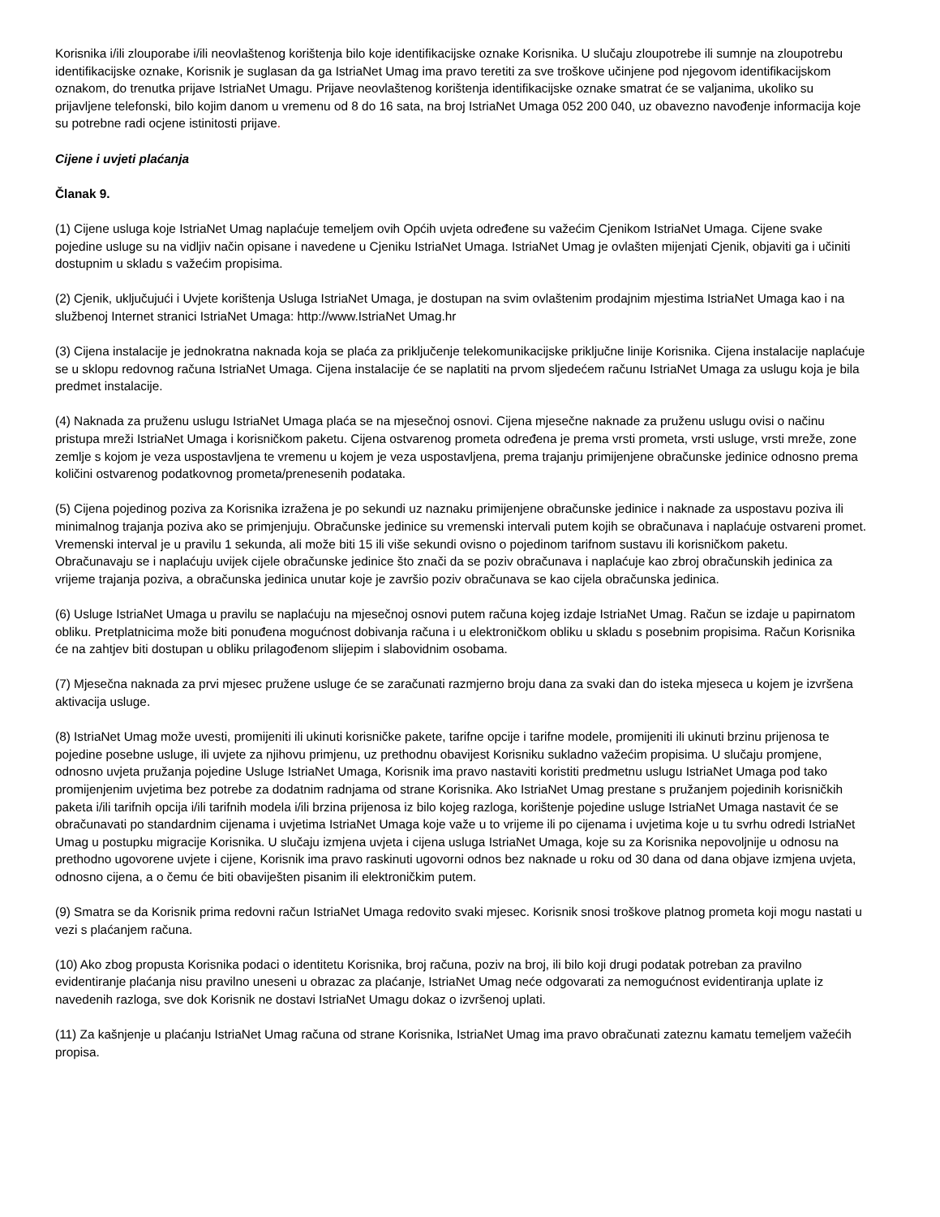Korisnika i/ili zlouporabe i/ili neovlaštenog korištenja bilo koje identifikacijske oznake Korisnika. U slučaju zloupotrebe ili sumnje na zloupotrebu identifikacijske oznake, Korisnik je suglasan da ga IstriaNet Umag ima pravo teretiti za sve troškove učinjene pod njegovom identifikacijskom oznakom, do trenutka prijave IstriaNet Umagu. Prijave neovlaštenog korištenja identifikacijske oznake smatrat će se valjanima, ukoliko su prijavljene telefonski, bilo kojim danom u vremenu od 8 do 16 sata, na broj IstriaNet Umaga 052 200 040, uz obavezno navođenje informacija koje su potrebne radi ocjene istinitosti prijave.
Cijene i uvjeti plaćanja
Članak 9.
(1) Cijene usluga koje IstriaNet Umag naplaćuje temeljem ovih Općih uvjeta određene su važećim Cjenikom IstriaNet Umaga. Cijene svake pojedine usluge su na vidljiv način opisane i navedene u Cjeniku IstriaNet Umaga. IstriaNet Umag je ovlašten mijenjati Cjenik, objaviti ga i učiniti dostupnim u skladu s važećim propisima.
(2) Cjenik, uključujući i Uvjete korištenja Usluga IstriaNet Umaga, je dostupan na svim ovlaštenim prodajnim mjestima IstriaNet Umaga kao i na službenoj Internet stranici IstriaNet Umaga: http://www.IstriaNet Umag.hr
(3) Cijena instalacije je jednokratna naknada koja se plaća za priključenje telekomunikacijske priključne linije Korisnika. Cijena instalacije naplaćuje se u sklopu redovnog računa IstriaNet Umaga. Cijena instalacije će se naplatiti na prvom sljedećem računu IstriaNet Umaga za uslugu koja je bila predmet instalacije.
(4) Naknada za pruženu uslugu IstriaNet Umaga plaća se na mjesečnoj osnovi. Cijena mjesečne naknade za pruženu uslugu ovisi o načinu pristupa mreži IstriaNet Umaga i korisničkom paketu. Cijena ostvarenog prometa određena je prema vrsti prometa, vrsti usluge, vrsti mreže, zone zemlje s kojom je veza uspostavljena te vremenu u kojem je veza uspostavljena, prema trajanju primijenjene obračunske jedinice odnosno prema količini ostvarenog podatkovnog prometa/prenesenih podataka.
(5) Cijena pojedinog poziva za Korisnika izražena je po sekundi uz naznaku primijenjene obračunske jedinice i naknade za uspostavu poziva ili minimalnog trajanja poziva ako se primjenjuju. Obračunske jedinice su vremenski intervali putem kojih se obračunava i naplaćuje ostvareni promet. Vremenski interval je u pravilu 1 sekunda, ali može biti 15 ili više sekundi ovisno o pojedinom tarifnom sustavu ili korisničkom paketu. Obračunavaju se i naplaćuju uvijek cijele obračunske jedinice što znači da se poziv obračunava i naplaćuje kao zbroj obračunskih jedinica za vrijeme trajanja poziva, a obračunska jedinica unutar koje je završio poziv obračunava se kao cijela obračunska jedinica.
(6) Usluge IstriaNet Umaga u pravilu se naplaćuju na mjesečnoj osnovi putem računa kojeg izdaje IstriaNet Umag. Račun se izdaje u papirnatom obliku. Pretplatnicima može biti ponuđena mogućnost dobivanja računa i u elektroničkom obliku u skladu s posebnim propisima. Račun Korisnika će na zahtjev biti dostupan u obliku prilagođenom slijepim i slabovidnim osobama.
(7) Mjesečna naknada za prvi mjesec pružene usluge će se zaračunati razmjerno broju dana za svaki dan do isteka mjeseca u kojem je izvršena aktivacija usluge.
(8) IstriaNet Umag može uvesti, promijeniti ili ukinuti korisničke pakete, tarifne opcije i tarifne modele, promijeniti ili ukinuti brzinu prijenosa te pojedine posebne usluge, ili uvjete za njihovu primjenu, uz prethodnu obavijest Korisniku sukladno važećim propisima. U slučaju promjene, odnosno uvjeta pružanja pojedine Usluge IstriaNet Umaga, Korisnik ima pravo nastaviti koristiti predmetnu uslugu IstriaNet Umaga pod tako promijenjenim uvjetima bez potrebe za dodatnim radnjama od strane Korisnika. Ako IstriaNet Umag prestane s pružanjem pojedinih korisničkih paketa i/ili tarifnih opcija i/ili tarifnih modela i/ili brzina prijenosa iz bilo kojeg razloga, korištenje pojedine usluge IstriaNet Umaga nastavit će se obračunavati po standardnim cijenama i uvjetima IstriaNet Umaga koje važe u to vrijeme ili po cijenama i uvjetima koje u tu svrhu odredi IstriaNet Umag u postupku migracije Korisnika. U slučaju izmjena uvjeta i cijena usluga IstriaNet Umaga, koje su za Korisnika nepovoljnije u odnosu na prethodno ugovorene uvjete i cijene, Korisnik ima pravo raskinuti ugovorni odnos bez naknade u roku od 30 dana od dana objave izmjena uvjeta, odnosno cijena, a o čemu će biti obaviješten pisanim ili elektroničkim putem.
(9) Smatra se da Korisnik prima redovni račun IstriaNet Umaga redovito svaki mjesec. Korisnik snosi troškove platnog prometa koji mogu nastati u vezi s plaćanjem računa.
(10) Ako zbog propusta Korisnika podaci o identitetu Korisnika, broj računa, poziv na broj, ili bilo koji drugi podatak potreban za pravilno evidentiranje plaćanja nisu pravilno uneseni u obrazac za plaćanje, IstriaNet Umag neće odgovarati za nemogućnost evidentiranja uplate iz navedenih razloga, sve dok Korisnik ne dostavi IstriaNet Umagu dokaz o izvršenoj uplati.
(11) Za kašnjenje u plaćanju IstriaNet Umag računa od strane Korisnika, IstriaNet Umag ima pravo obračunati zateznu kamatu temeljem važećih propisa.